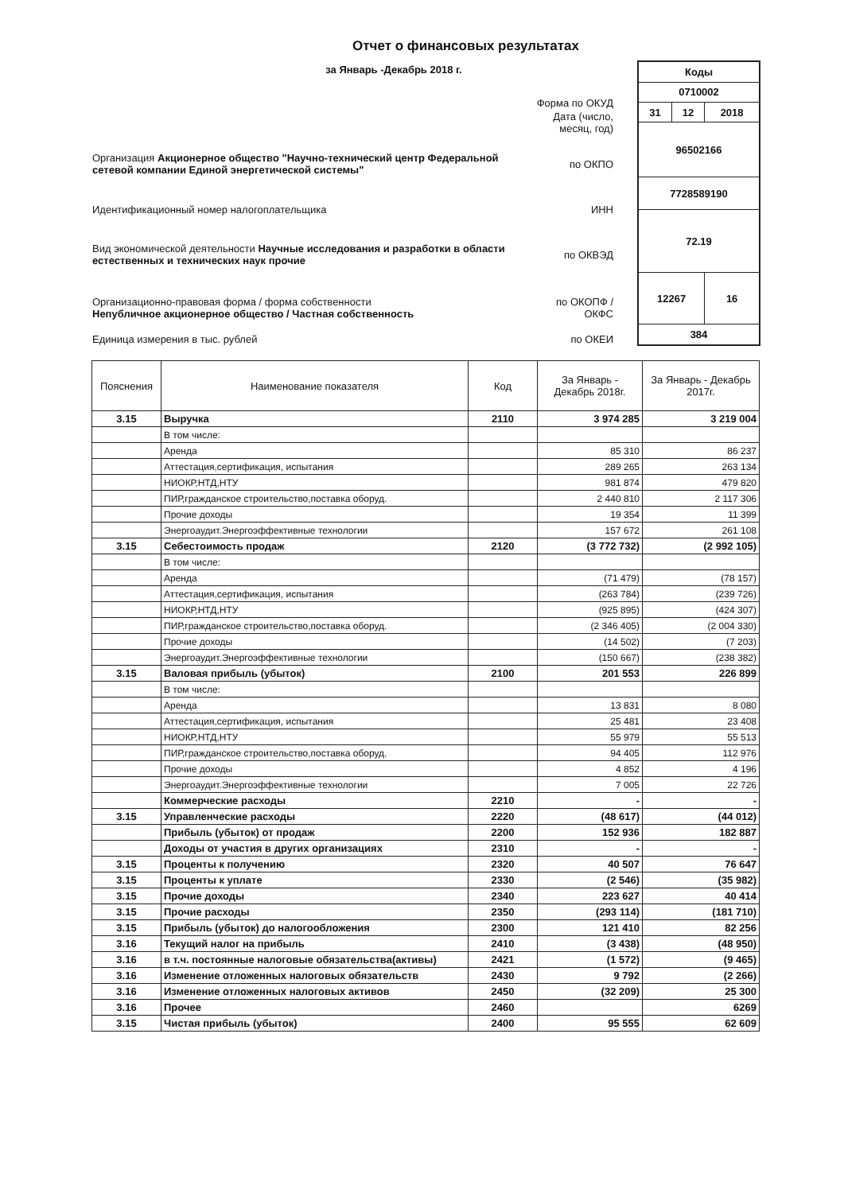Отчет о финансовых результатах
за Январь -Декабрь 2018 г.
| | Форма по ОКУД |
| | Дата (число, месяц, год) |
| Организация Акционерное общество "Научно-технический центр Федеральной сетевой компании Единой энергетической системы" | по ОКПО |
| Идентификационный номер налогоплательщика | ИНН |
| Вид экономической деятельности Научные исследования и разработки в области естественных и технических наук прочие | по ОКВЭД |
| Организационно-правовая форма / форма собственности Непубличное акционерное общество / Частная собственность | по ОКОПФ / ОКФС |
| Единица измерения в тыс. рублей | по ОКЕИ |
| Коды | | |
| 0710002 | | |
| 31 | 12 | 2018 |
| 96502166 | | |
| 7728589190 | | |
| 72.19 | | |
| 12267 | | 16 |
| 384 | | |
| Пояснения | Наименование показателя | Код | За Январь - Декабрь 2018г. | За Январь - Декабрь 2017г. |
| --- | --- | --- | --- | --- |
| 3.15 | Выручка | 2110 | 3 974 285 | 3 219 004 |
| | В том числе: | | | |
| | Аренда | | 85 310 | 86 237 |
| | Аттестация,сертификация, испытания | | 289 265 | 263 134 |
| | НИОКР,НТД,НТУ | | 981 874 | 479 820 |
| | ПИР,гражданское строительство,поставка оборуд. | | 2 440 810 | 2 117 306 |
| | Прочие доходы | | 19 354 | 11 399 |
| | Энергоаудит.Энергоэффективные технологии | | 157 672 | 261 108 |
| 3.15 | Себестоимость продаж | 2120 | (3 772 732) | (2 992 105) |
| | В том числе: | | | |
| | Аренда | | (71 479) | (78 157) |
| | Аттестация,сертификация, испытания | | (263 784) | (239 726) |
| | НИОКР,НТД,НТУ | | (925 895) | (424 307) |
| | ПИР,гражданское строительство,поставка оборуд. | | (2 346 405) | (2 004 330) |
| | Прочие доходы | | (14 502) | (7 203) |
| | Энергоаудит.Энергоэффективные технологии | | (150 667) | (238 382) |
| 3.15 | Валовая прибыль (убыток) | 2100 | 201 553 | 226 899 |
| | В том числе: | | | |
| | Аренда | | 13 831 | 8 080 |
| | Аттестация,сертификация, испытания | | 25 481 | 23 408 |
| | НИОКР,НТД,НТУ | | 55 979 | 55 513 |
| | ПИР,гражданское строительство,поставка оборуд. | | 94 405 | 112 976 |
| | Прочие доходы | | 4 852 | 4 196 |
| | Энергоаудит.Энергоэффективные технологии | | 7 005 | 22 726 |
| | Коммерческие расходы | 2210 | - | - |
| 3.15 | Управленческие расходы | 2220 | (48 617) | (44 012) |
| | Прибыль (убыток) от продаж | 2200 | 152 936 | 182 887 |
| | Доходы от участия в других организациях | 2310 | - | - |
| 3.15 | Проценты к получению | 2320 | 40 507 | 76 647 |
| 3.15 | Проценты к уплате | 2330 | (2 546) | (35 982) |
| 3.15 | Прочие доходы | 2340 | 223 627 | 40 414 |
| 3.15 | Прочие расходы | 2350 | (293 114) | (181 710) |
| 3.15 | Прибыль (убыток) до налогообложения | 2300 | 121 410 | 82 256 |
| 3.16 | Текущий налог на прибыль | 2410 | (3 438) | (48 950) |
| 3.16 | в т.ч. постоянные налоговые обязательства(активы) | 2421 | (1 572) | (9 465) |
| 3.16 | Изменение отложенных налоговых обязательств | 2430 | 9 792 | (2 266) |
| 3.16 | Изменение отложенных налоговых активов | 2450 | (32 209) | 25 300 |
| 3.16 | Прочее | 2460 | | 6269 |
| 3.15 | Чистая прибыль (убыток) | 2400 | 95 555 | 62 609 |